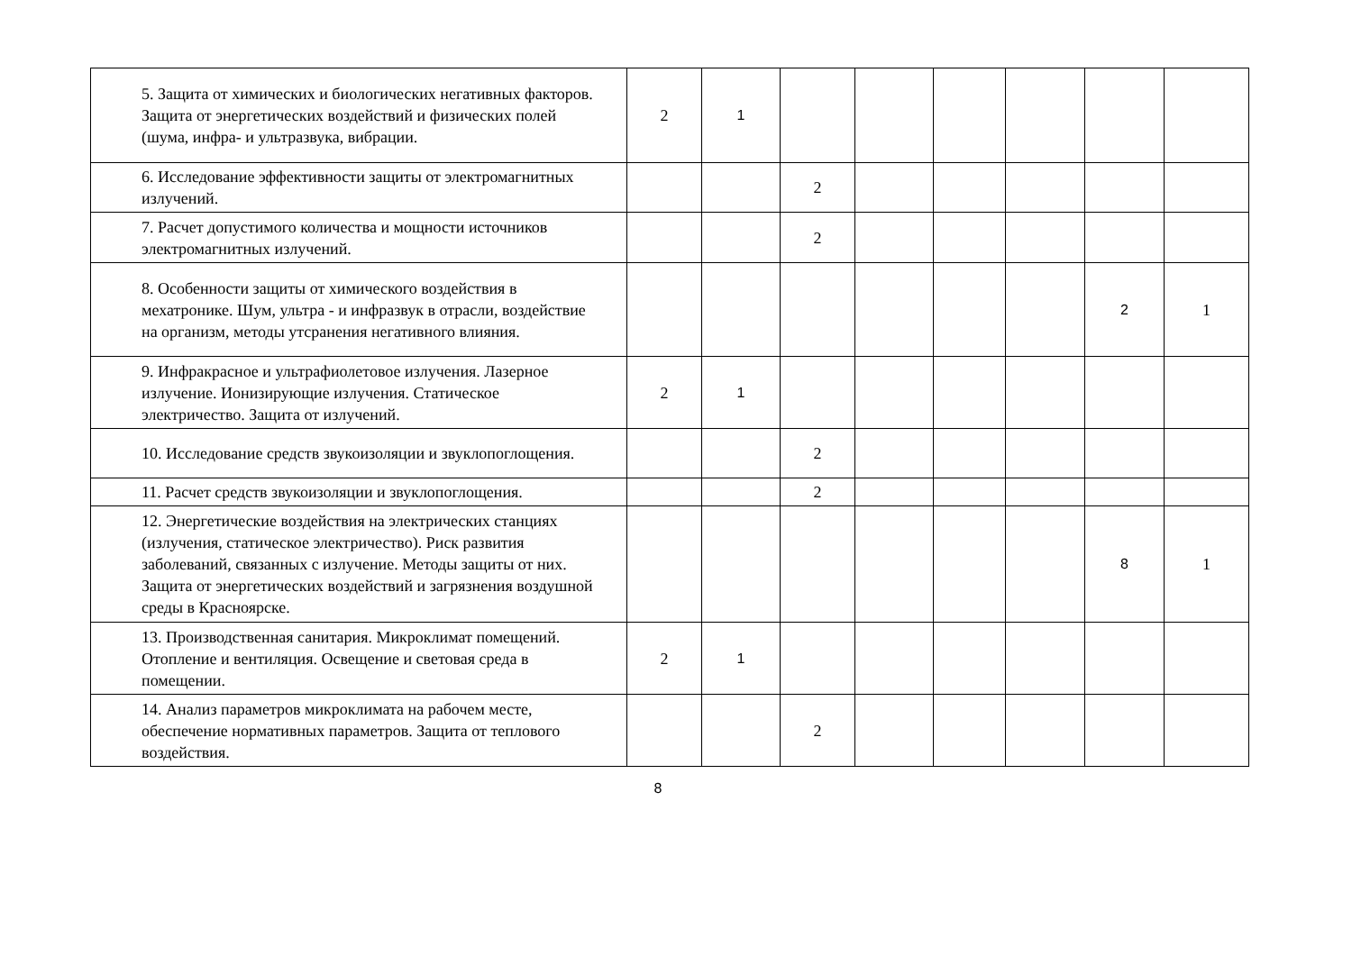| 5. Защита от химических и биологических негативных факторов. Защита от энергетических воздействий и физических полей (шума, инфра- и ультразвука, вибрации. | 2 | 1 | | | | | | |
| 6. Исследование эффективности защиты от электромагнитных излучений. | | | 2 | | | | | |
| 7. Расчет допустимого количества и мощности источников электромагнитных излучений. | | | 2 | | | | | |
| 8. Особенности защиты от химического воздействия в мехатронике. Шум, ультра - и инфразвук в отрасли, воздействие на организм, методы утсранения негативного влияния. | | | | | | | 2 | 1 |
| 9. Инфракрасное и ультрафиолетовое излучения. Лазерное излучение. Ионизирующие излучения. Статическое электричество. Защита от излучений. | 2 | 1 | | | | | | |
| 10. Исследование средств звукоизоляции и звуклопоглощения. | | | 2 | | | | | |
| 11. Расчет средств звукоизоляции и звуклопоглощения. | | | 2 | | | | | |
| 12. Энергетические воздействия на электрических станциях (излучения, статическое электричество). Риск развития заболеваний, связанных с излучение. Методы защиты от них. Защита от энергетических воздействий и загрязнения воздушной среды в Красноярске. | | | | | | | 8 | 1 |
| 13. Производственная санитария. Микроклимат помещений. Отопление и вентиляция. Освещение и световая среда в помещении. | 2 | 1 | | | | | | |
| 14. Анализ параметров микроклимата на рабочем месте, обеспечение нормативных параметров. Защита от теплового воздействия. | | | 2 | | | | | |
8